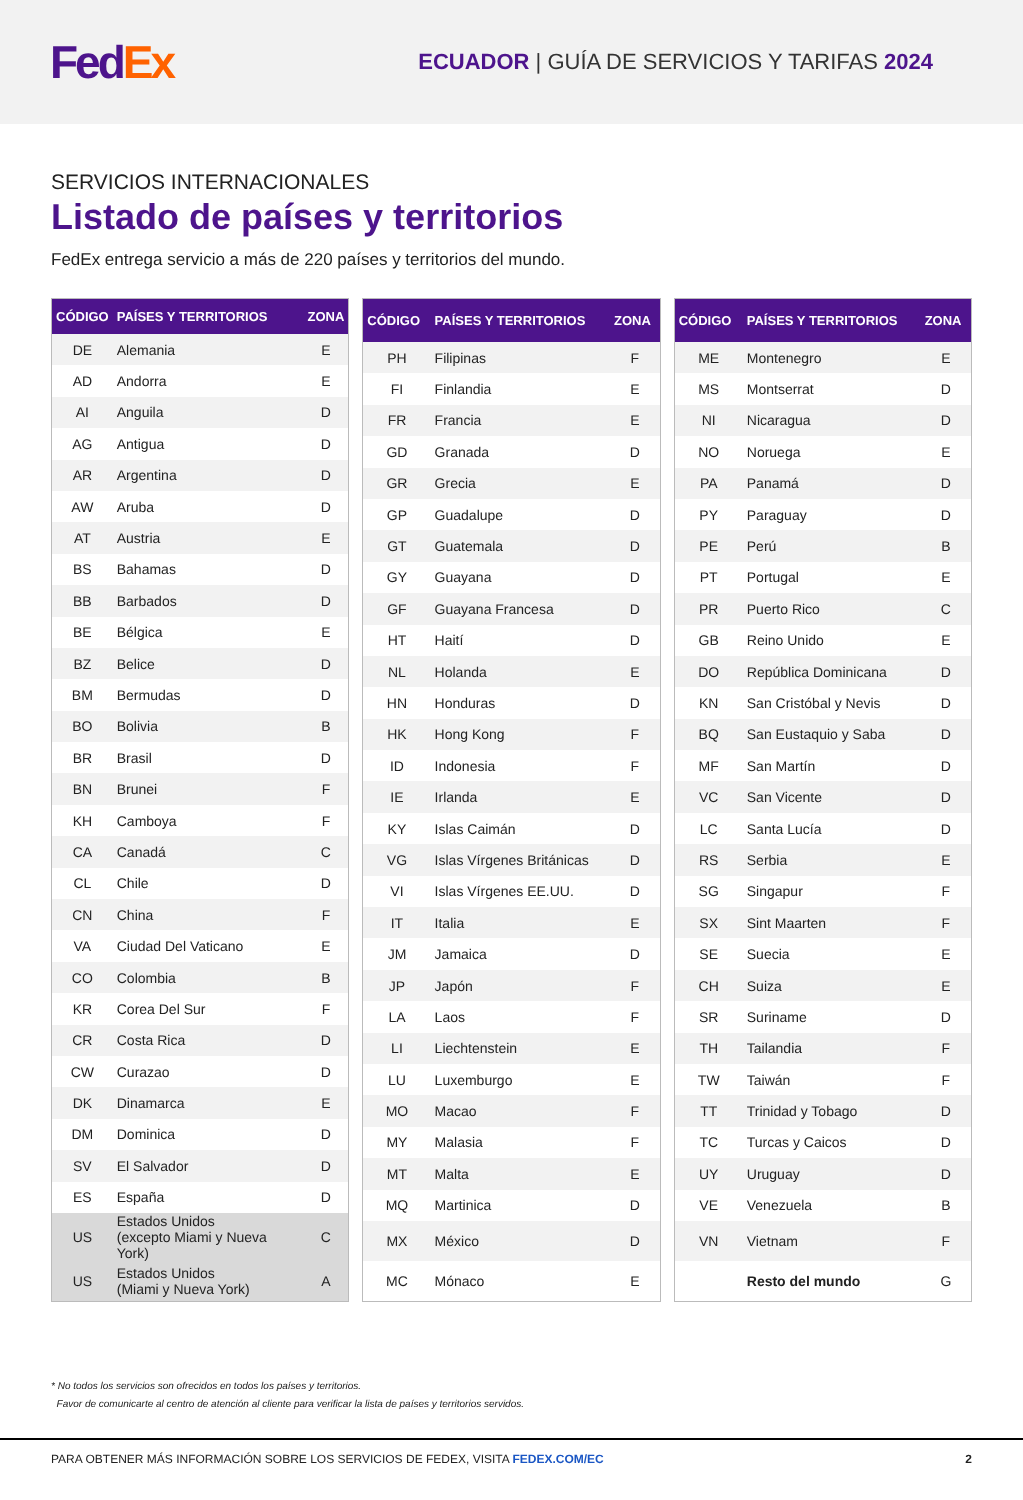Fed Ex
ECUADOR | GUÍA DE SERVICIOS Y TARIFAS 2024
SERVICIOS INTERNACIONALES
Listado de países y territorios
FedEx entrega servicio a más de 220 países y territorios del mundo.
| CÓDIGO | PAÍSES Y TERRITORIOS | ZONA |
| --- | --- | --- |
| DE | Alemania | E |
| AD | Andorra | E |
| AI | Anguila | D |
| AG | Antigua | D |
| AR | Argentina | D |
| AW | Aruba | D |
| AT | Austria | E |
| BS | Bahamas | D |
| BB | Barbados | D |
| BE | Bélgica | E |
| BZ | Belice | D |
| BM | Bermudas | D |
| BO | Bolivia | B |
| BR | Brasil | D |
| BN | Brunei | F |
| KH | Camboya | F |
| CA | Canadá | C |
| CL | Chile | D |
| CN | China | F |
| VA | Ciudad Del Vaticano | E |
| CO | Colombia | B |
| KR | Corea Del Sur | F |
| CR | Costa Rica | D |
| CW | Curazao | D |
| DK | Dinamarca | E |
| DM | Dominica | D |
| SV | El Salvador | D |
| ES | España | D |
| US | Estados Unidos (excepto Miami y Nueva York) | C |
| US | Estados Unidos (Miami y Nueva York) | A |
| CÓDIGO | PAÍSES Y TERRITORIOS | ZONA |
| --- | --- | --- |
| PH | Filipinas | F |
| FI | Finlandia | E |
| FR | Francia | E |
| GD | Granada | D |
| GR | Grecia | E |
| GP | Guadalupe | D |
| GT | Guatemala | D |
| GY | Guayana | D |
| GF | Guayana Francesa | D |
| HT | Haití | D |
| NL | Holanda | E |
| HN | Honduras | D |
| HK | Hong Kong | F |
| ID | Indonesia | F |
| IE | Irlanda | E |
| KY | Islas Caimán | D |
| VG | Islas Vírgenes Británicas | D |
| VI | Islas Vírgenes EE.UU. | D |
| IT | Italia | E |
| JM | Jamaica | D |
| JP | Japón | F |
| LA | Laos | F |
| LI | Liechtenstein | E |
| LU | Luxemburgo | E |
| MO | Macao | F |
| MY | Malasia | F |
| MT | Malta | E |
| MQ | Martinica | D |
| MX | México | D |
| MC | Mónaco | E |
| CÓDIGO | PAÍSES Y TERRITORIOS | ZONA |
| --- | --- | --- |
| ME | Montenegro | E |
| MS | Montserrat | D |
| NI | Nicaragua | D |
| NO | Noruega | E |
| PA | Panamá | D |
| PY | Paraguay | D |
| PE | Perú | B |
| PT | Portugal | E |
| PR | Puerto Rico | C |
| GB | Reino Unido | E |
| DO | República Dominicana | D |
| KN | San Cristóbal y Nevis | D |
| BQ | San Eustaquio y Saba | D |
| MF | San Martín | D |
| VC | San Vicente | D |
| LC | Santa Lucía | D |
| RS | Serbia | E |
| SG | Singapur | F |
| SX | Sint Maarten | F |
| SE | Suecia | E |
| CH | Suiza | E |
| SR | Suriname | D |
| TH | Tailandia | F |
| TW | Taiwán | F |
| TT | Trinidad y Tobago | D |
| TC | Turcas y Caicos | D |
| UY | Uruguay | D |
| VE | Venezuela | B |
| VN | Vietnam | F |
| | Resto del mundo | G |
* No todos los servicios son ofrecidos en todos los países y territorios.
Favor de comunicarte al centro de atención al cliente para verificar la lista de países y territorios servidos.
PARA OBTENER MÁS INFORMACIÓN SOBRE LOS SERVICIOS DE FEDEX, VISITA FEDEX.COM/EC 2